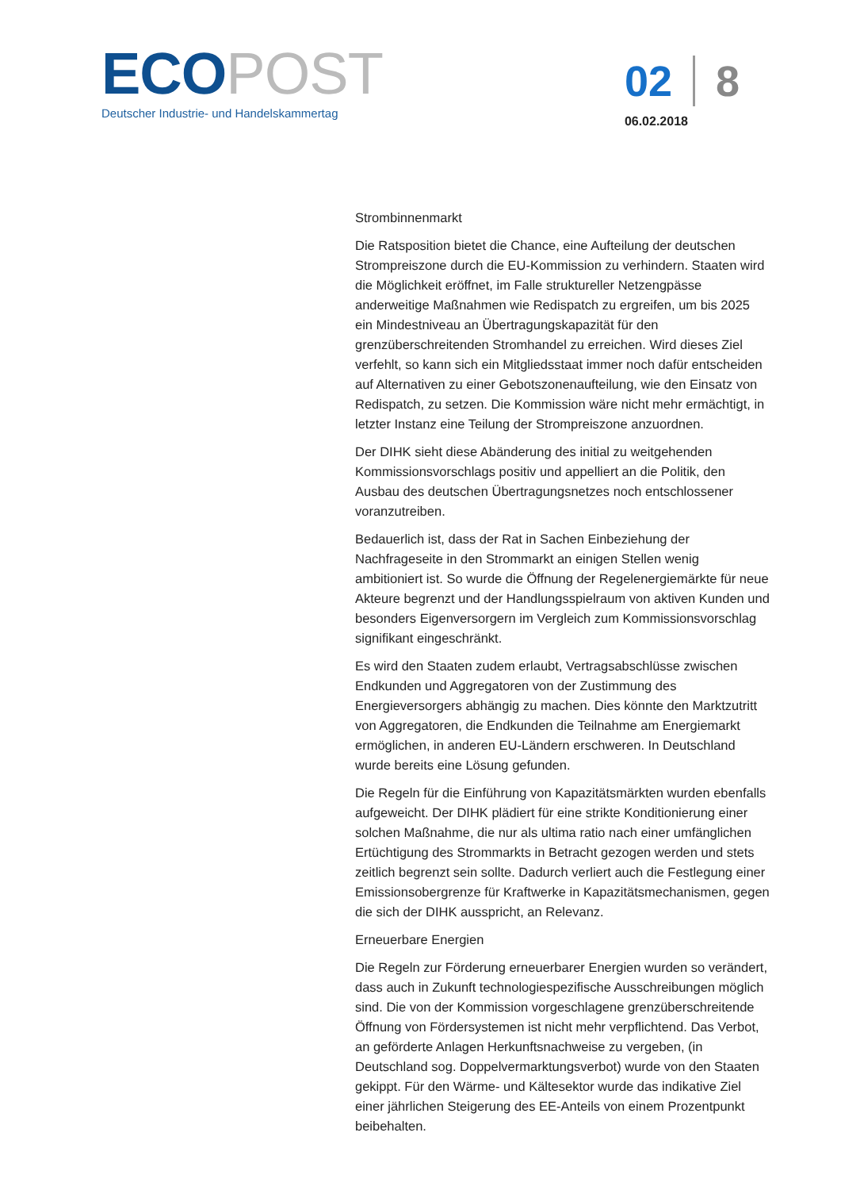ECO POST
Deutscher Industrie- und Handelskammertag
02 8
06.02.2018
Strombinnenmarkt
Die Ratsposition bietet die Chance, eine Aufteilung der deutschen Strompreiszone durch die EU-Kommission zu verhindern. Staaten wird die Möglichkeit eröffnet, im Falle struktureller Netzengpässe anderweitige Maßnahmen wie Redispatch zu ergreifen, um bis 2025 ein Mindestniveau an Übertragungskapazität für den grenzüberschreitenden Stromhandel zu erreichen. Wird dieses Ziel verfehlt, so kann sich ein Mitgliedsstaat immer noch dafür entscheiden auf Alternativen zu einer Gebotszonenaufteilung, wie den Einsatz von Redispatch, zu setzen. Die Kommission wäre nicht mehr ermächtigt, in letzter Instanz eine Teilung der Strompreiszone anzuordnen.
Der DIHK sieht diese Abänderung des initial zu weitgehenden Kommissionsvorschlags positiv und appelliert an die Politik, den Ausbau des deutschen Übertragungsnetzes noch entschlossener voranzutreiben.
Bedauerlich ist, dass der Rat in Sachen Einbeziehung der Nachfrageseite in den Strommarkt an einigen Stellen wenig ambitioniert ist. So wurde die Öffnung der Regelenergiemärkte für neue Akteure begrenzt und der Handlungsspielraum von aktiven Kunden und besonders Eigenversorgern im Vergleich zum Kommissionsvorschlag signifikant eingeschränkt.
Es wird den Staaten zudem erlaubt, Vertragsabschlüsse zwischen Endkunden und Aggregatoren von der Zustimmung des Energieversorgers abhängig zu machen. Dies könnte den Marktzutritt von Aggregatoren, die Endkunden die Teilnahme am Energiemarkt ermöglichen, in anderen EU-Ländern erschweren. In Deutschland wurde bereits eine Lösung gefunden.
Die Regeln für die Einführung von Kapazitätsmärkten wurden ebenfalls aufgeweicht. Der DIHK plädiert für eine strikte Konditionierung einer solchen Maßnahme, die nur als ultima ratio nach einer umfänglichen Ertüchtigung des Strommarkts in Betracht gezogen werden und stets zeitlich begrenzt sein sollte. Dadurch verliert auch die Festlegung einer Emissionsobergrenze für Kraftwerke in Kapazitätsmechanismen, gegen die sich der DIHK ausspricht, an Relevanz.
Erneuerbare Energien
Die Regeln zur Förderung erneuerbarer Energien wurden so verändert, dass auch in Zukunft technologiespezifische Ausschreibungen möglich sind. Die von der Kommission vorgeschlagene grenzüberschreitende Öffnung von Fördersystemen ist nicht mehr verpflichtend. Das Verbot, an geförderte Anlagen Herkunftsnachweise zu vergeben, (in Deutschland sog. Doppelvermarktungsverbot) wurde von den Staaten gekippt. Für den Wärme- und Kältesektor wurde das indikative Ziel einer jährlichen Steigerung des EE-Anteils von einem Prozentpunkt beibehalten.